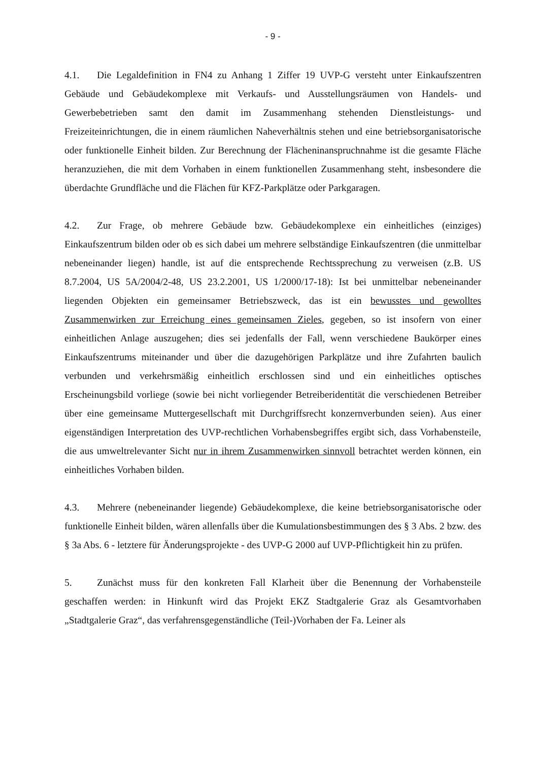- 9 -
4.1. Die Legaldefinition in FN4 zu Anhang 1 Ziffer 19 UVP-G versteht unter Einkaufszentren Gebäude und Gebäudekomplexe mit Verkaufs- und Ausstellungsräumen von Handels- und Gewerbebetrieben samt den damit im Zusammenhang stehenden Dienstleistungs- und Freizeiteinrichtungen, die in einem räumlichen Naheverhältnis stehen und eine betriebsorganisatorische oder funktionelle Einheit bilden. Zur Berechnung der Flächeninanspruchnahme ist die gesamte Fläche heranzuziehen, die mit dem Vorhaben in einem funktionellen Zusammenhang steht, insbesondere die überdachte Grundfläche und die Flächen für KFZ-Parkplätze oder Parkgaragen.
4.2. Zur Frage, ob mehrere Gebäude bzw. Gebäudekomplexe ein einheitliches (einziges) Einkaufszentrum bilden oder ob es sich dabei um mehrere selbständige Einkaufszentren (die unmittelbar nebeneinander liegen) handle, ist auf die entsprechende Rechtssprechung zu verweisen (z.B. US 8.7.2004, US 5A/2004/2-48, US 23.2.2001, US 1/2000/17-18): Ist bei unmittelbar nebeneinander liegenden Objekten ein gemeinsamer Betriebszweck, das ist ein bewusstes und gewolltes Zusammenwirken zur Erreichung eines gemeinsamen Zieles, gegeben, so ist insofern von einer einheitlichen Anlage auszugehen; dies sei jedenfalls der Fall, wenn verschiedene Baukörper eines Einkaufszentrums miteinander und über die dazugehörigen Parkplätze und ihre Zufahrten baulich verbunden und verkehrsmäßig einheitlich erschlossen sind und ein einheitliches optisches Erscheinungsbild vorliege (sowie bei nicht vorliegender Betreiberidentität die verschiedenen Betreiber über eine gemeinsame Muttergesellschaft mit Durchgriffsrecht konzernverbunden seien). Aus einer eigenständigen Interpretation des UVP-rechtlichen Vorhabensbegriffes ergibt sich, dass Vorhabensteile, die aus umweltrelevanter Sicht nur in ihrem Zusammenwirken sinnvoll betrachtet werden können, ein einheitliches Vorhaben bilden.
4.3. Mehrere (nebeneinander liegende) Gebäudekomplexe, die keine betriebsorganisatorische oder funktionelle Einheit bilden, wären allenfalls über die Kumulationsbestimmungen des § 3 Abs. 2 bzw. des § 3a Abs. 6 - letztere für Änderungsprojekte - des UVP-G 2000 auf UVP-Pflichtigkeit hin zu prüfen.
5. Zunächst muss für den konkreten Fall Klarheit über die Benennung der Vorhabensteile geschaffen werden: in Hinkunft wird das Projekt EKZ Stadtgalerie Graz als Gesamtvorhaben „Stadtgalerie Graz“, das verfahrensgegenständliche (Teil-)Vorhaben der Fa. Leiner als